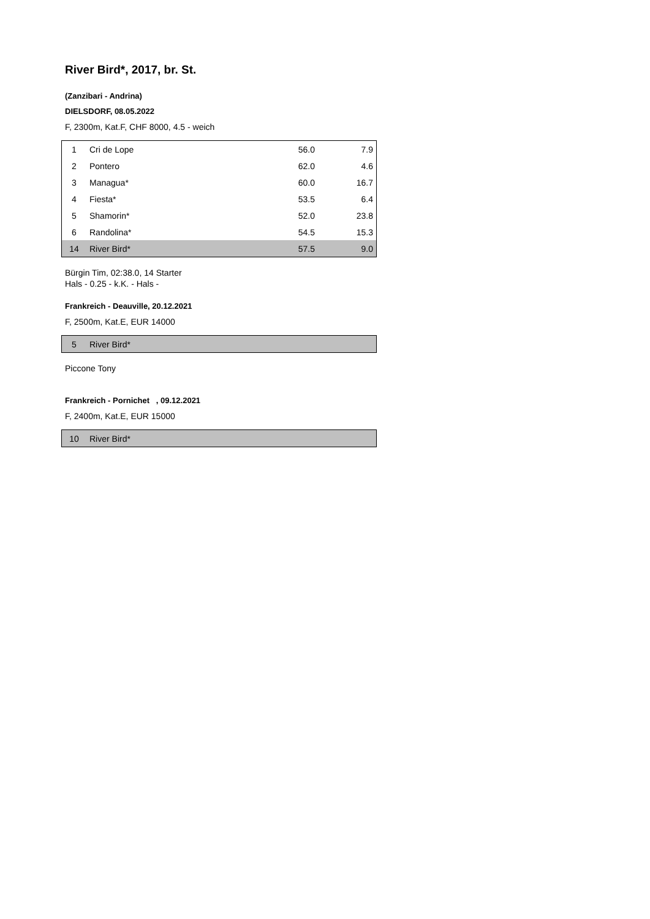River Bird*, 2017, br. St.
(Zanzibari - Andrina)
DIELSDORF, 08.05.2022
F, 2300m, Kat.F, CHF 8000, 4.5 - weich
| 1 | Cri de Lope | 56.0 | 7.9 |
| 2 | Pontero | 62.0 | 4.6 |
| 3 | Managua* | 60.0 | 16.7 |
| 4 | Fiesta* | 53.5 | 6.4 |
| 5 | Shamorin* | 52.0 | 23.8 |
| 6 | Randolina* | 54.5 | 15.3 |
| 14 | River Bird* | 57.5 | 9.0 |
Bürgin Tim, 02:38.0, 14 Starter
Hals - 0.25 - k.K. - Hals -
Frankreich - Deauville, 20.12.2021
F, 2500m, Kat.E, EUR 14000
| 5 | River Bird* |
Piccone Tony
Frankreich - Pornichet , 09.12.2021
F, 2400m, Kat.E, EUR 15000
| 10 | River Bird* |